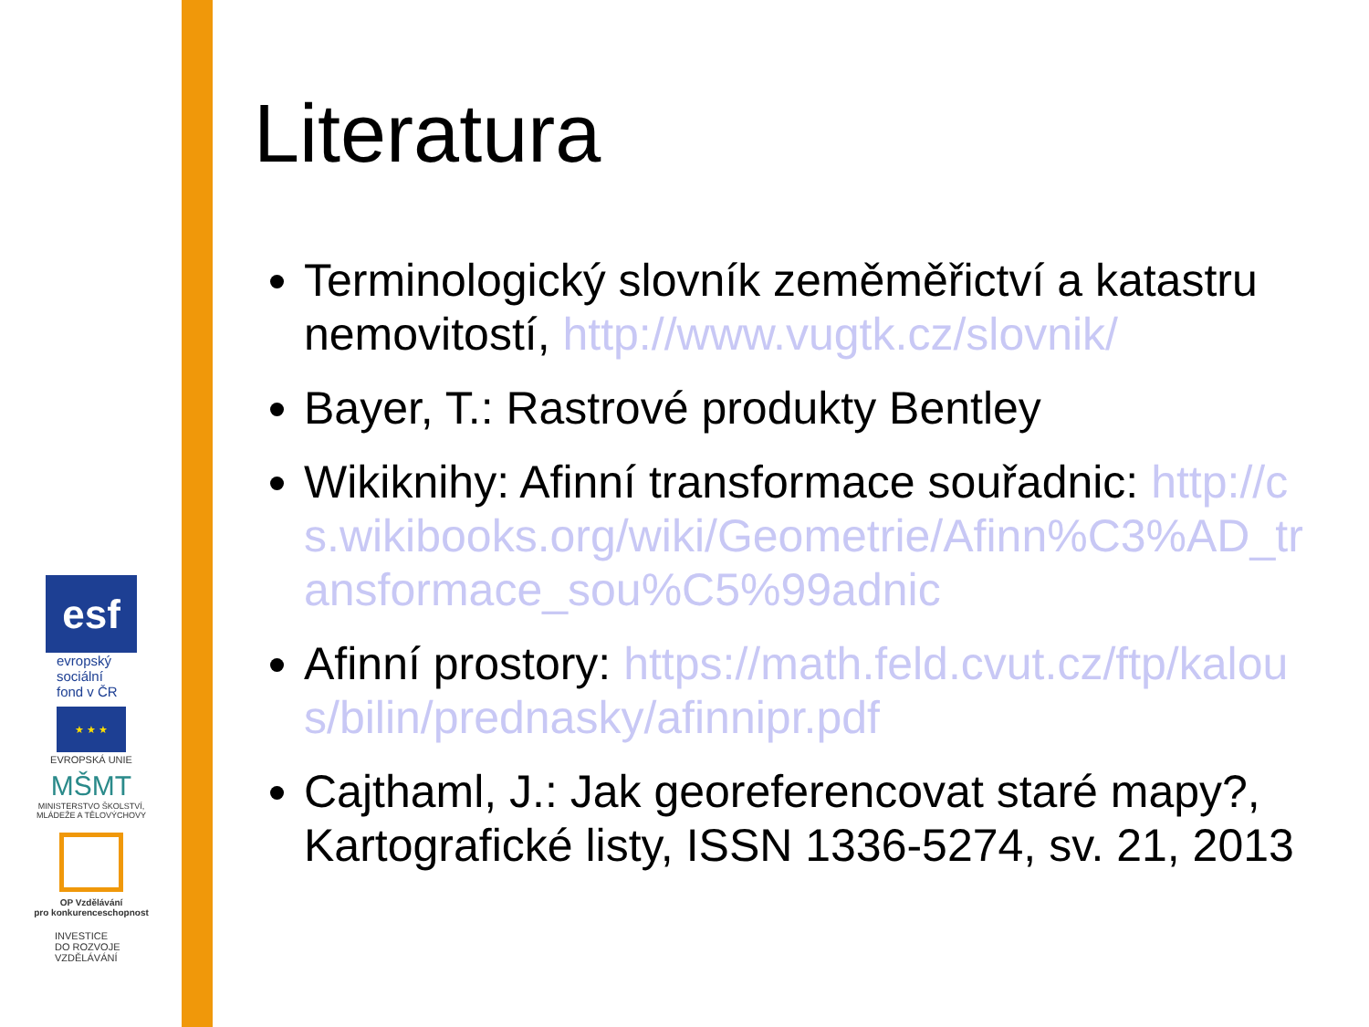esf
evropský
sociální
fond v ČR
★ ★ ★
EVROPSKÁ UNIE
MŠMT
MINISTERSTVO ŠKOLSTVÍ,
MLÁDEŽE A TĚLOVÝCHOVY
OP Vzdělávání
pro konkurenceschopnost
INVESTICE
DO ROZVOJE
VZDĚLÁVÁNÍ
Literatura
Terminologický slovník zeměměřictví a katastru nemovitostí, http://www.vugtk.cz/slovnik/
Bayer, T.: Rastrové produkty Bentley
Wikiknihy: Afinní transformace souřadnic: http://cs.wikibooks.org/wiki/Geometrie/Afinn%C3%AD_transformace_sou%C5%99adnic
Afinní prostory: https://math.feld.cvut.cz/ftp/kalous/bilin/prednasky/afinnipr.pdf
Cajthaml, J.: Jak georeferencovat staré mapy?, Kartografické listy, ISSN 1336-5274, sv. 21, 2013